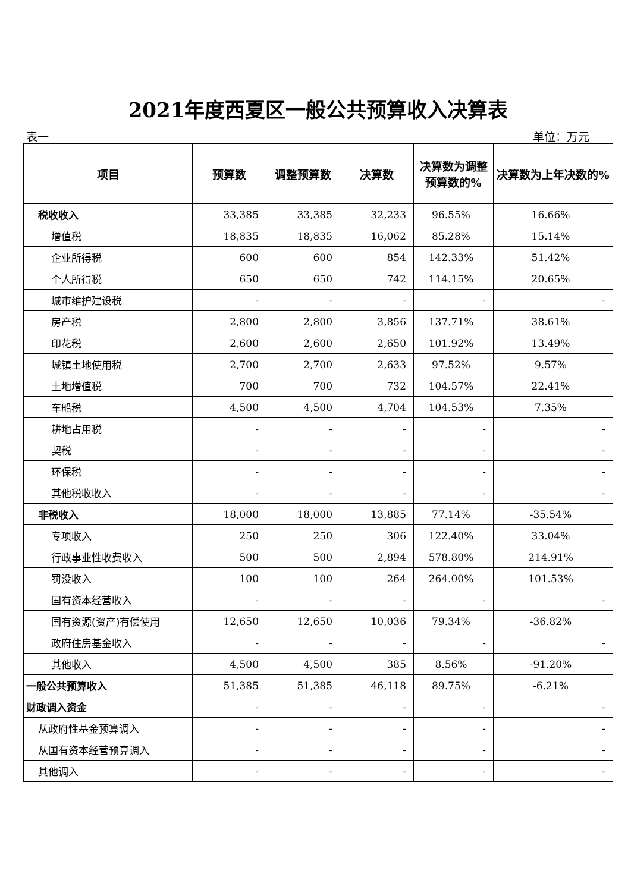2021年度西夏区一般公共预算收入决算表
表一 单位：万元
| 项目 | 预算数 | 调整预算数 | 决算数 | 决算数为调整预算数的% | 决算数为上年决数的% |
| --- | --- | --- | --- | --- | --- |
| 税收收入 | 33,385 | 33,385 | 32,233 | 96.55% | 16.66% |
| 增值税 | 18,835 | 18,835 | 16,062 | 85.28% | 15.14% |
| 企业所得税 | 600 | 600 | 854 | 142.33% | 51.42% |
| 个人所得税 | 650 | 650 | 742 | 114.15% | 20.65% |
| 城市维护建设税 | - | - | - | - | - |
| 房产税 | 2,800 | 2,800 | 3,856 | 137.71% | 38.61% |
| 印花税 | 2,600 | 2,600 | 2,650 | 101.92% | 13.49% |
| 城镇土地使用税 | 2,700 | 2,700 | 2,633 | 97.52% | 9.57% |
| 土地增值税 | 700 | 700 | 732 | 104.57% | 22.41% |
| 车船税 | 4,500 | 4,500 | 4,704 | 104.53% | 7.35% |
| 耕地占用税 | - | - | - | - | - |
| 契税 | - | - | - | - | - |
| 环保税 | - | - | - | - | - |
| 其他税收收入 | - | - | - | - | - |
| 非税收入 | 18,000 | 18,000 | 13,885 | 77.14% | -35.54% |
| 专项收入 | 250 | 250 | 306 | 122.40% | 33.04% |
| 行政事业性收费收入 | 500 | 500 | 2,894 | 578.80% | 214.91% |
| 罚没收入 | 100 | 100 | 264 | 264.00% | 101.53% |
| 国有资本经营收入 | - | - | - | - | - |
| 国有资源(资产)有偿使用 | 12,650 | 12,650 | 10,036 | 79.34% | -36.82% |
| 政府住房基金收入 | - | - | - | - | - |
| 其他收入 | 4,500 | 4,500 | 385 | 8.56% | -91.20% |
| 一般公共预算收入 | 51,385 | 51,385 | 46,118 | 89.75% | -6.21% |
| 财政调入资金 | - | - | - | - | - |
| 从政府性基金预算调入 | - | - | - | - | - |
| 从国有资本经营预算调入 | - | - | - | - | - |
| 其他调入 | - | - | - | - | - |